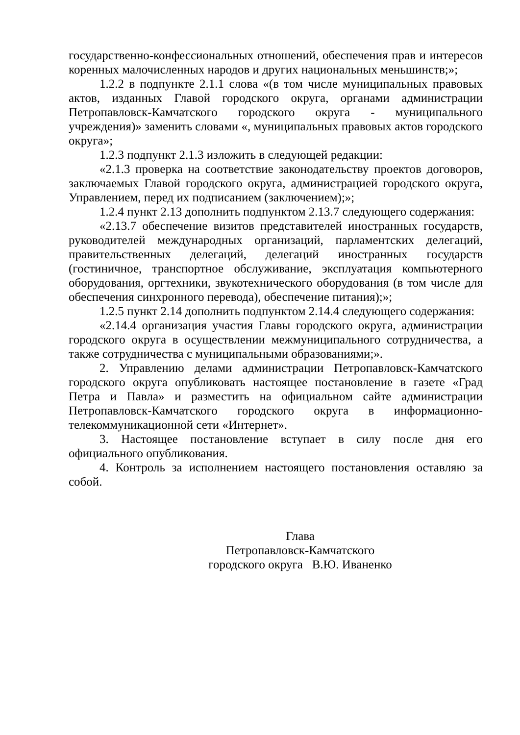государственно-конфессиональных отношений, обеспечения прав и интересов коренных малочисленных народов и других национальных меньшинств;»;
1.2.2 в подпункте 2.1.1 слова «(в том числе муниципальных правовых актов, изданных Главой городского округа, органами администрации Петропавловск-Камчатского городского округа - муниципального учреждения)» заменить словами «, муниципальных правовых актов городского округа»;
1.2.3 подпункт 2.1.3 изложить в следующей редакции:
«2.1.3 проверка на соответствие законодательству проектов договоров, заключаемых Главой городского округа, администрацией городского округа, Управлением, перед их подписанием (заключением);»;
1.2.4 пункт 2.13 дополнить подпунктом 2.13.7 следующего содержания:
«2.13.7 обеспечение визитов представителей иностранных государств, руководителей международных организаций, парламентских делегаций, правительственных делегаций, делегаций иностранных государств (гостиничное, транспортное обслуживание, эксплуатация компьютерного оборудования, оргтехники, звукотехнического оборудования (в том числе для обеспечения синхронного перевода), обеспечение питания);»;
1.2.5 пункт 2.14 дополнить подпунктом 2.14.4 следующего содержания:
«2.14.4 организация участия Главы городского округа, администрации городского округа в осуществлении межмуниципального сотрудничества, а также сотрудничества с муниципальными образованиями;».
2. Управлению делами администрации Петропавловск-Камчатского городского округа опубликовать настоящее постановление в газете «Град Петра и Павла» и разместить на официальном сайте администрации Петропавловск-Камчатского городского округа в информационно-телекоммуникационной сети «Интернет».
3. Настоящее постановление вступает в силу после дня его официального опубликования.
4. Контроль за исполнением настоящего постановления оставляю за собой.
Глава
Петропавловск-Камчатского
городского округа В.Ю. Иваненко